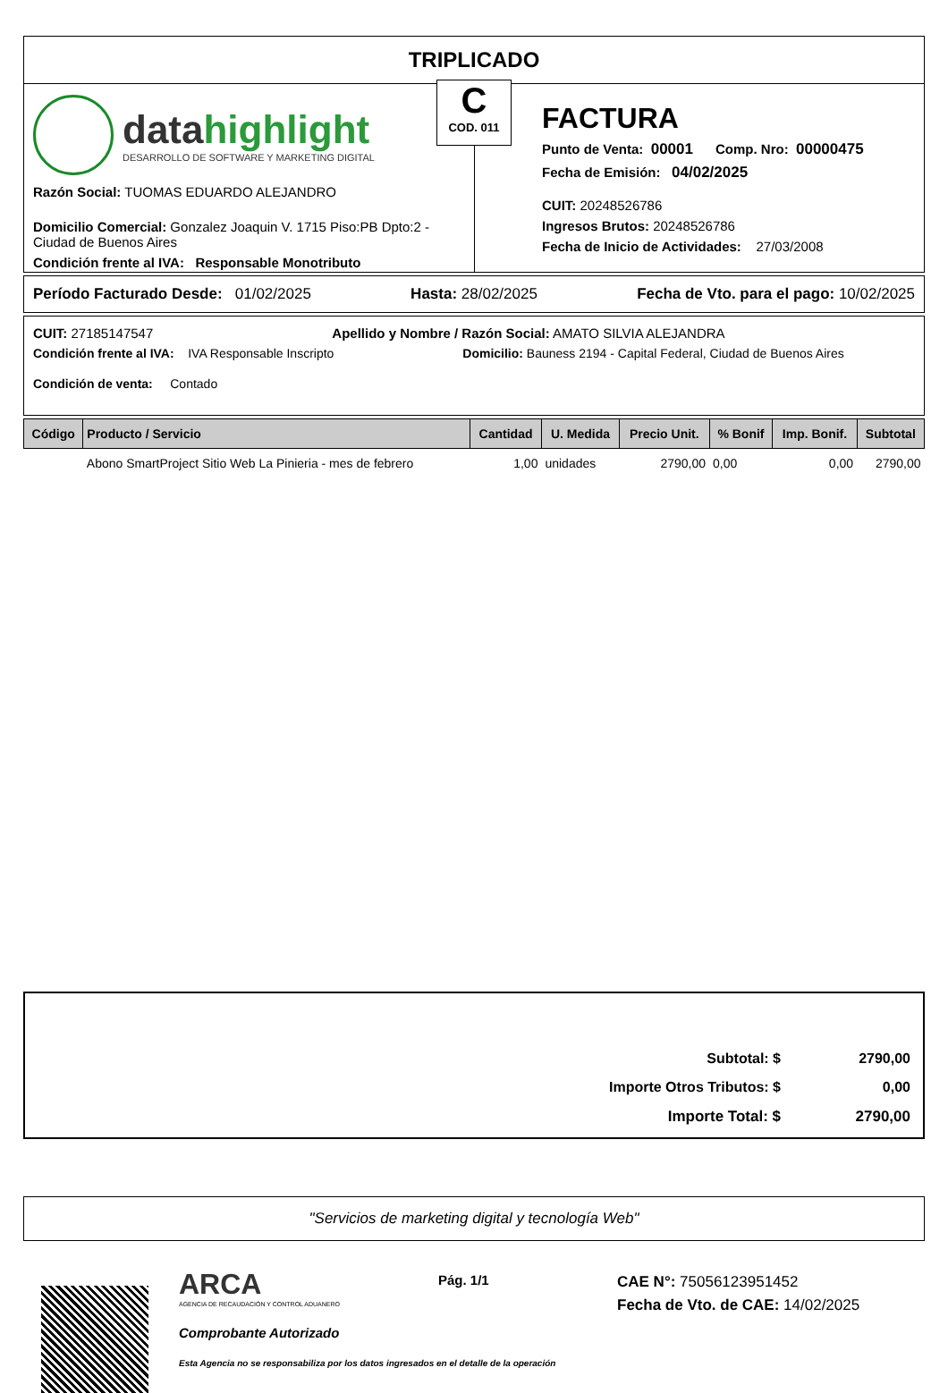TRIPLICADO
C
COD. 011
datahighlight
DESARROLLO DE SOFTWARE Y MARKETING DIGITAL
Razón Social: TUOMAS EDUARDO ALEJANDRO
Domicilio Comercial: Gonzalez Joaquin V. 1715 Piso:PB Dpto:2 - Ciudad de Buenos Aires
Condición frente al IVA: Responsable Monotributo
FACTURA
Punto de Venta: 00001 Comp. Nro: 00000475
Fecha de Emisión: 04/02/2025
CUIT: 20248526786
Ingresos Brutos: 20248526786
Fecha de Inicio de Actividades: 27/03/2008
Período Facturado Desde: 01/02/2025 Hasta: 28/02/2025 Fecha de Vto. para el pago: 10/02/2025
CUIT: 27185147547 Apellido y Nombre / Razón Social: AMATO SILVIA ALEJANDRA
Condición frente al IVA: IVA Responsable Inscripto Domicilio: Bauness 2194 - Capital Federal, Ciudad de Buenos Aires
Condición de venta: Contado
| Código | Producto / Servicio | Cantidad | U. Medida | Precio Unit. | % Bonif | Imp. Bonif. | Subtotal |
| --- | --- | --- | --- | --- | --- | --- | --- |
| | Abono SmartProject Sitio Web La Pinieria - mes de febrero | 1,00 | unidades | 2790,00 | 0,00 | 0,00 | 2790,00 |
Subtotal: $ 2790,00
Importe Otros Tributos: $ 0,00
Importe Total: $ 2790,00
"Servicios de marketing digital y tecnología Web"
ARCA
AGENCIA DE RECAUDACIÓN Y CONTROL ADUANERO
Comprobante Autorizado
Esta Agencia no se responsabiliza por los datos ingresados en el detalle de la operación
Pág. 1/1 CAE N°: 75056123951452
Fecha de Vto. de CAE: 14/02/2025